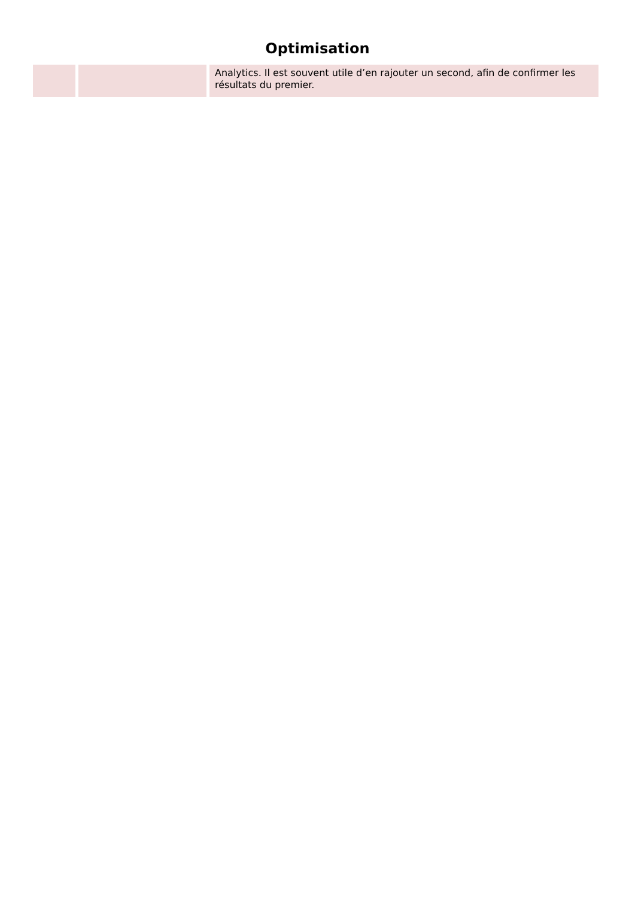Optimisation
| | | Analytics. Il est souvent utile d’en rajouter un second, afin de confirmer les résultats du premier. |